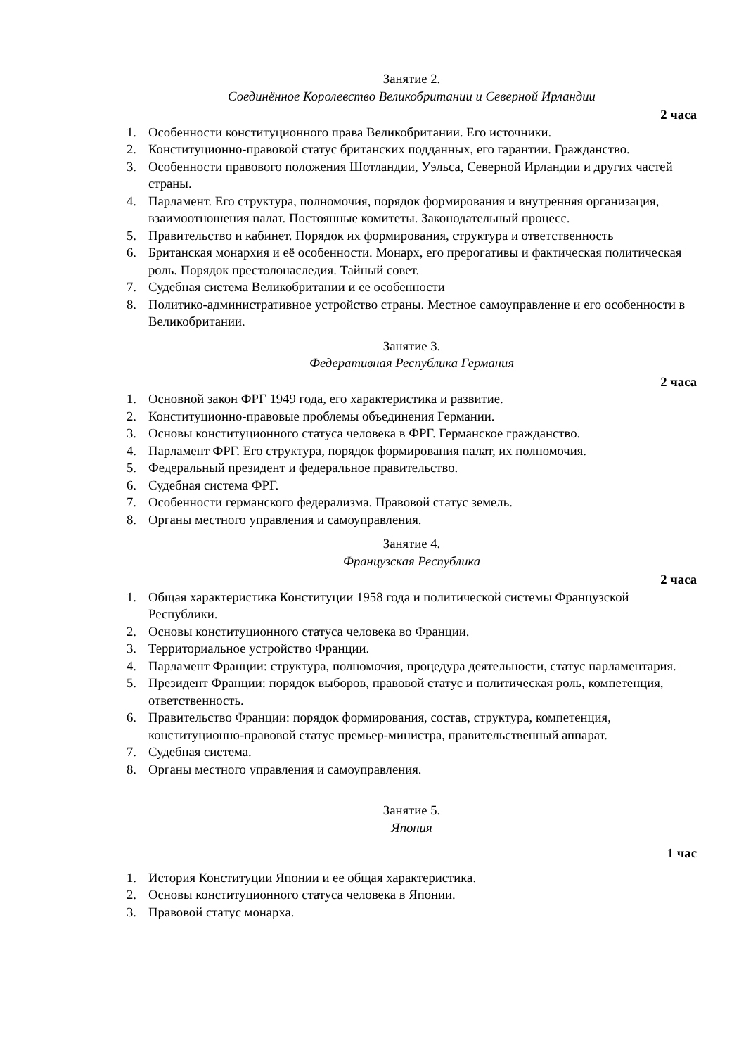Занятие 2.
Соединённое Королевство Великобритании и Северной Ирландии
2 часа
1. Особенности конституционного права Великобритании. Его источники.
2. Конституционно-правовой статус британских подданных, его гарантии. Гражданство.
3. Особенности правового положения Шотландии, Уэльса, Северной Ирландии и других частей страны.
4. Парламент. Его структура, полномочия, порядок формирования и внутренняя организация, взаимоотношения палат. Постоянные комитеты. Законодательный процесс.
5. Правительство и кабинет. Порядок их формирования, структура и ответственность
6. Британская монархия и её особенности. Монарх, его прерогативы и фактическая политическая роль. Порядок престолонаследия. Тайный совет.
7. Судебная система Великобритании и ее особенности
8. Политико-административное устройство страны. Местное самоуправление и его особенности в Великобритании.
Занятие 3.
Федеративная Республика Германия
2 часа
1. Основной закон ФРГ 1949 года, его характеристика и развитие.
2. Конституционно-правовые проблемы объединения Германии.
3. Основы конституционного статуса человека в ФРГ. Германское гражданство.
4. Парламент ФРГ. Его структура, порядок формирования палат, их полномочия.
5. Федеральный президент и федеральное правительство.
6. Судебная система ФРГ.
7. Особенности германского федерализма. Правовой статус земель.
8. Органы местного управления и самоуправления.
Занятие 4.
Французская Республика
2 часа
1. Общая характеристика Конституции 1958 года и политической системы Французской Республики.
2. Основы конституционного статуса человека во Франции.
3. Территориальное устройство Франции.
4. Парламент Франции: структура, полномочия, процедура деятельности, статус парламентария.
5. Президент Франции: порядок выборов, правовой статус и политическая роль, компетенция, ответственность.
6. Правительство Франции: порядок формирования, состав, структура, компетенция, конституционно-правовой статус премьер-министра, правительственный аппарат.
7. Судебная система.
8. Органы местного управления и самоуправления.
Занятие 5.
Япония
1 час
1. История Конституции Японии и ее общая характеристика.
2. Основы конституционного статуса человека в Японии.
3. Правовой статус монарха.